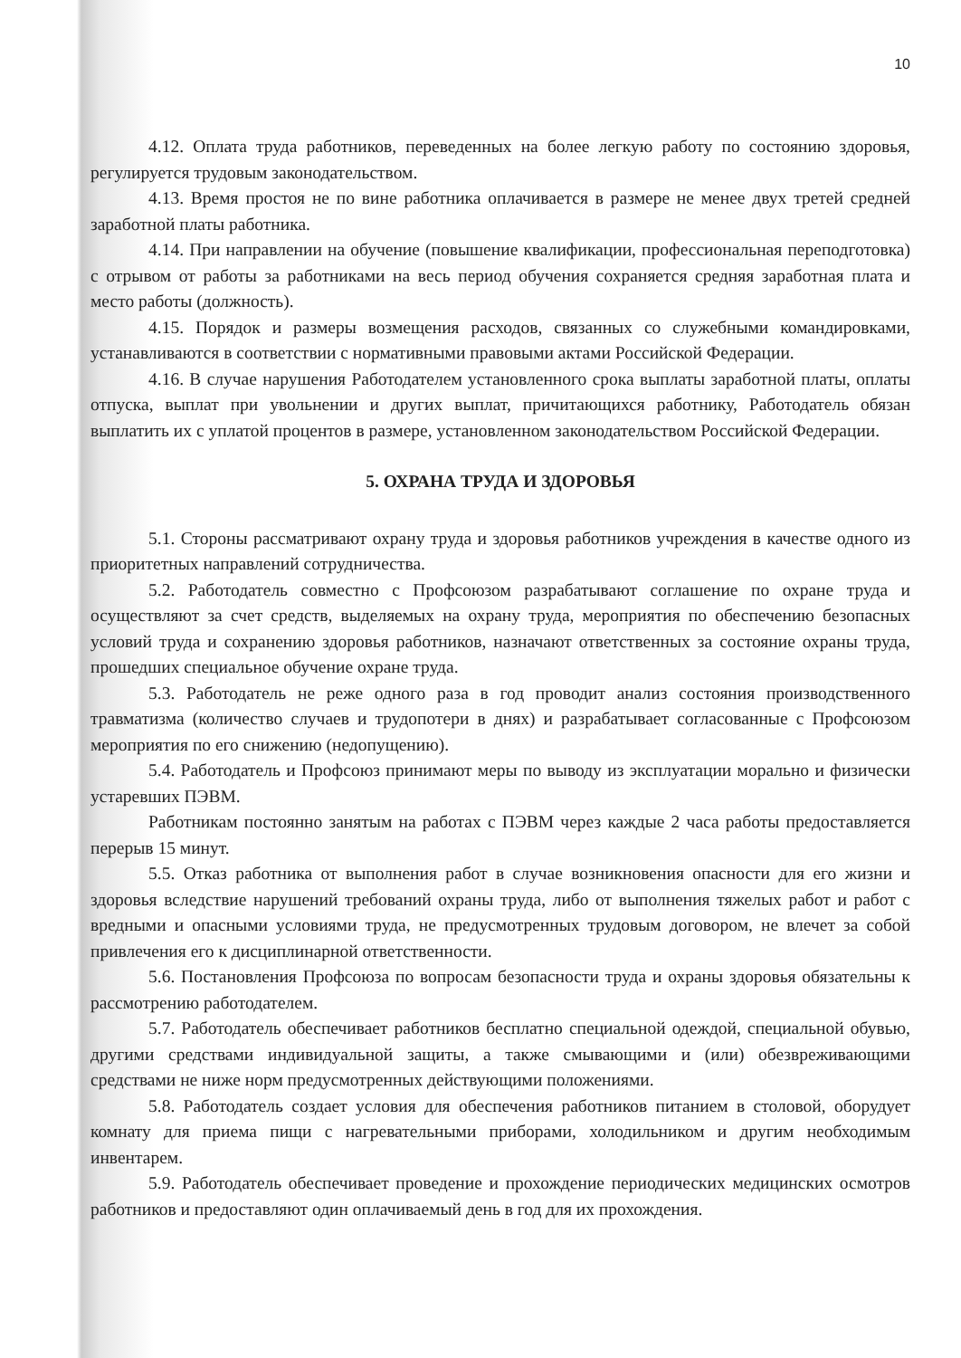10
4.12. Оплата труда работников, переведенных на более легкую работу по состоянию здоровья, регулируется трудовым законодательством.
4.13. Время простоя не по вине работника оплачивается в размере не менее двух третей средней заработной платы работника.
4.14. При направлении на обучение (повышение квалификации, профессиональная переподготовка) с отрывом от работы за работниками на весь период обучения сохраняется средняя заработная плата и место работы (должность).
4.15. Порядок и размеры возмещения расходов, связанных со служебными командировками, устанавливаются в соответствии с нормативными правовыми актами Российской Федерации.
4.16. В случае нарушения Работодателем установленного срока выплаты заработной платы, оплаты отпуска, выплат при увольнении и других выплат, причитающихся работнику, Работодатель обязан выплатить их с уплатой процентов в размере, установленном законодательством Российской Федерации.
5. ОХРАНА ТРУДА И ЗДОРОВЬЯ
5.1. Стороны рассматривают охрану труда и здоровья работников учреждения в качестве одного из приоритетных направлений сотрудничества.
5.2. Работодатель совместно с Профсоюзом разрабатывают соглашение по охране труда и осуществляют за счет средств, выделяемых на охрану труда, мероприятия по обеспечению безопасных условий труда и сохранению здоровья работников, назначают ответственных за состояние охраны труда, прошедших специальное обучение охране труда.
5.3. Работодатель не реже одного раза в год проводит анализ состояния производственного травматизма (количество случаев и трудопотери в днях) и разрабатывает согласованные с Профсоюзом мероприятия по его снижению (недопущению).
5.4. Работодатель и Профсоюз принимают меры по выводу из эксплуатации морально и физически устаревших ПЭВМ.
Работникам постоянно занятым на работах с ПЭВМ через каждые 2 часа работы предоставляется перерыв 15 минут.
5.5. Отказ работника от выполнения работ в случае возникновения опасности для его жизни и здоровья вследствие нарушений требований охраны труда, либо от выполнения тяжелых работ и работ с вредными и опасными условиями труда, не предусмотренных трудовым договором, не влечет за собой привлечения его к дисциплинарной ответственности.
5.6. Постановления Профсоюза по вопросам безопасности труда и охраны здоровья обязательны к рассмотрению работодателем.
5.7. Работодатель обеспечивает работников бесплатно специальной одеждой, специальной обувью, другими средствами индивидуальной защиты, а также смывающими и (или) обезвреживающими средствами не ниже норм предусмотренных действующими положениями.
5.8. Работодатель создает условия для обеспечения работников питанием в столовой, оборудует комнату для приема пищи с нагревательными приборами, холодильником и другим необходимым инвентарем.
5.9. Работодатель обеспечивает проведение и прохождение периодических медицинских осмотров работников и предоставляют один оплачиваемый день в год для их прохождения.